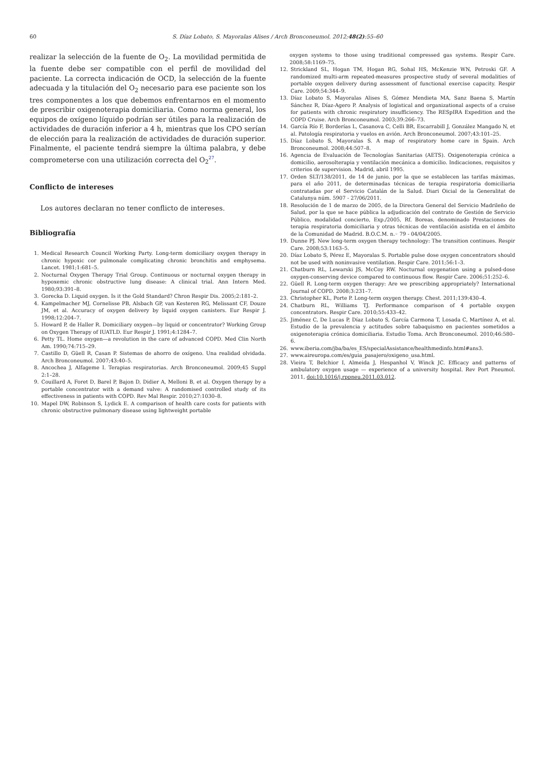60
S. Díaz Lobato, S. Mayoralas Alises / Arch Bronconeumol. 2012;48(2):55–60
realizar la selección de la fuente de O<sub>2</sub>. La movilidad permitida de la fuente debe ser compatible con el perfil de movilidad del paciente. La correcta indicación de OCD, la selección de la fuente adecuada y la titulación del O<sub>2</sub> necesario para ese paciente son los tres componentes a los que debemos enfrentarnos en el momento de prescribir oxigenoterapia domiciliaria. Como norma general, los equipos de oxígeno líquido podrían ser útiles para la realización de actividades de duración inferior a 4 h, mientras que los CPO serían de elección para la realización de actividades de duración superior. Finalmente, el paciente tendrá siempre la última palabra, y debe comprometerse con una utilización correcta del O<sub>2</sub><sup>27</sup>.
Conflicto de intereses
Los autores declaran no tener conflicto de intereses.
Bibliografía
1. Medical Research Council Working Party. Long-term domiciliary oxygen therapy in chronic hypoxic cor pulmonale complicating chronic bronchitis and emphysema. Lancet. 1981;1:681–5.
2. Nocturnal Oxygen Therapy Trial Group. Continuous or nocturnal oxygen therapy in hypoxemic chronic obstructive lung disease: A clinical trial. Ann Intern Med. 1980;93:391–8.
3. Gorecka D. Liquid oxygen. Is it the Gold Standard? Chron Respir Dis. 2005;2:181–2.
4. Kampelmacher MJ, Cornelisse PB, Alsbach GP, van Kesteren RG, Melissant CF, Douze JM, et al. Accuracy of oxygen delivery by liquid oxygen canisters. Eur Respir J. 1998;12:204–7.
5. Howard P, de Haller R. Domiciliary oxygen—by liquid or concentrator? Working Group on Oxygen Therapy of IUATLD. Eur Respir J. 1991;4:1284–7.
6. Petty TL. Home oxygen—a revolution in the care of advanced COPD. Med Clin North Am. 1990;74:715–29.
7. Castillo D, Güell R, Casan P. Sistemas de ahorro de oxígeno. Una realidad olvidada. Arch Bronconeumol. 2007;43:40–5.
8. Ancochea J, Alfageme I. Terapias respiratorias. Arch Bronconeumol. 2009;45 Suppl 2:1–28.
9. Couillard A, Foret D, Barel P, Bajon D, Didier A, Melloni B, et al. Oxygen therapy by a portable concentrator with a demand valve: A randomised controlled study of its effectiveness in patients with COPD. Rev Mal Respir. 2010;27:1030–8.
10. Mapel DW, Robinson S, Lydick E. A comparison of health care costs for patients with chronic obstructive pulmonary disease using lightweight portable
oxygen systems to those using traditional compressed gas systems. Respir Care. 2008;58:1169–75.
12. Strickland SL, Hogan TM, Hogan RG, Sohal HS, McKenzie WN, Petroski GF. A randomized multi-arm repeated-measures prospective study of several modalities of portable oxygen delivery during assessment of functional exercise capacity. Respir Care. 2009;54:344–9.
13. Díaz Lobato S, Mayoralas Alises S, Gómez Mendieta MA, Sanz Baena S, Martín Sánchez R, Díaz-Agero P. Analysis of logistical and organizational aspects of a cruise for patients with chronic respiratory insufficiency. The RESpIRA Expedition and the COPD Cruise. Arch Bronconeumol. 2003;39:266–73.
14. García Río F, Borderías L, Casanova C, Celli BR, Escarrabill J, González Mangado N, et al. Patología respiratoria y vuelos en avión. Arch Bronconeumol. 2007;43:101–25.
15. Díaz Lobato S, Mayoralas S. A map of respiratory home care in Spain. Arch Bronconeumol. 2008;44:507–8.
16. Agencia de Evaluación de Tecnologías Sanitarias (AETS). Oxigenoterapia crónica a domicilio, aerosolterapia y ventilación mecánica a domicilio. Indicaciones, requisitos y criterios de supervision. Madrid, abril 1995.
17. Orden SLT/138/2011, de 14 de junio, por la que se establecen las tarifas máximas, para el año 2011, de determinadas técnicas de terapia respiratoria domiciliaria contratadas por el Servicio Catalán de la Salud. Diari Oicial de la Generalitat de Catalunya núm. 5907 - 27/06/2011.
18. Resolución de 1 de marzo de 2005, de la Directora General del Servicio Madrileño de Salud, por la que se hace pública la adjudicación del contrato de Gestión de Servicio Público, modalidad concierto, Exp./2005, Rf. Boreas, denominado Prestaciones de terapia respiratoria domiciliaria y otras técnicas de ventilación asistida en el ámbito de la Comunidad de Madrid. B.O.C.M. n.◦ 79 - 04/04/2005.
19. Dunne PJ. New long-term oxygen therapy technology: The transition continues. Respir Care. 2008;53:1163–5.
20. Díaz Lobato S, Pérez E, Mayoralas S. Portable pulse dose oxygen concentrators should not be used with noninvasive ventilation. Respir Care. 2011;56:1–3.
21. Chatburn RL, Lewarski JS, McCoy RW. Nocturnal oxygenation using a pulsed-dose oxygen-conserving device compared to continuous flow. Respir Care. 2006;51:252–6.
22. Güell R. Long-term oxygen therapy: Are we prescribing appropriately? International Journal of COPD. 2008;3:231–7.
23. Christopher KL, Porte P. Long-term oxygen therapy. Chest. 2011;139:430–4.
24. Chatburn RL, Williams TJ. Performance comparison of 4 portable oxygen concentrators. Respir Care. 2010;55:433–42.
25. Jiménez C, De Lucas P, Díaz Lobato S, García Carmona T, Losada C, Martínez A, et al. Estudio de la prevalencia y actitudes sobre tabaquismo en pacientes sometidos a oxigenoterapia crónica domiciliaria. Estudio Toma. Arch Bronconeumol. 2010;46:580–6.
26. www.iberia.com/jba/ba/es_ES/specialAssistance/healthmedinfo.html#ans3.
27. www.aireuropa.com/es/guia_pasajero/oxigeno_usa.html.
28. Vieira T, Belchior I, Almeida J, Hespanhol V, Winck JC. Efficacy and patterns of ambulatory oxygen usage — experience of a university hospital. Rev Port Pneumol. 2011, doi:10.1016/j.rppneu.2011.03.012.